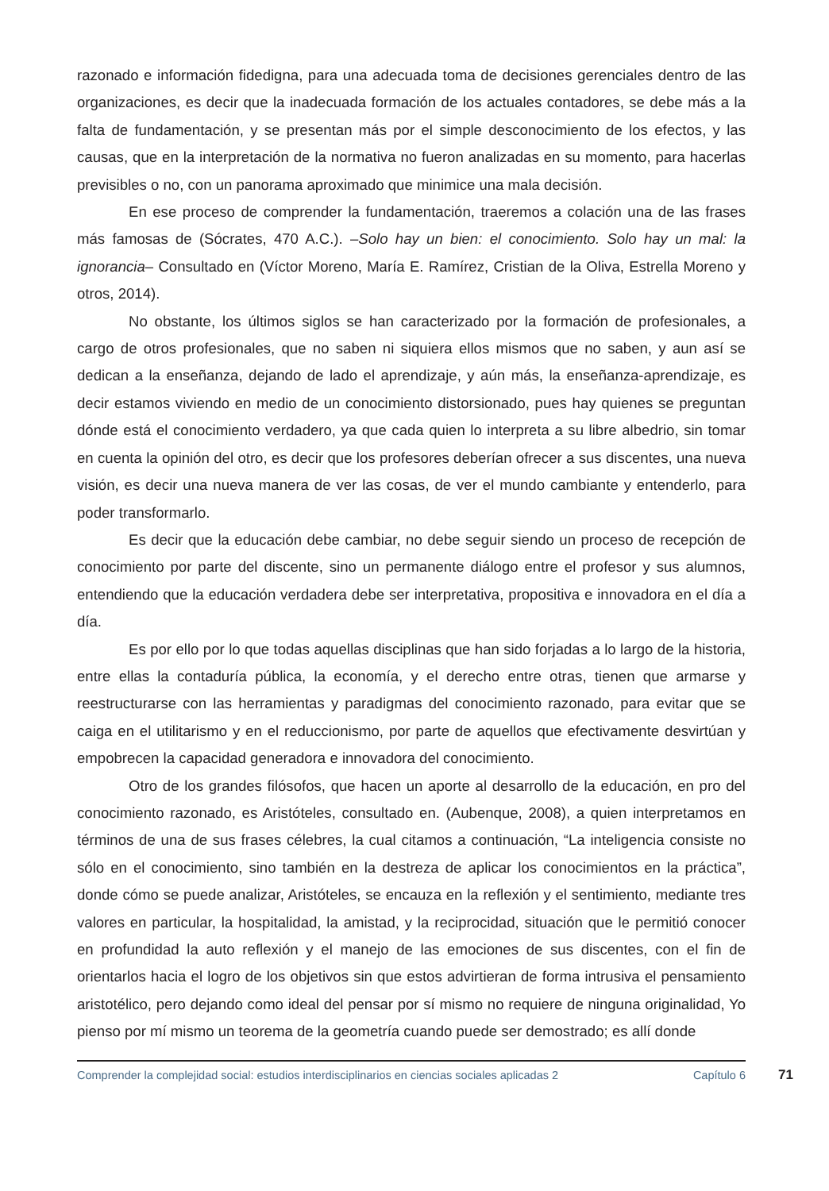razonado e información fidedigna, para una adecuada toma de decisiones gerenciales dentro de las organizaciones, es decir que la inadecuada formación de los actuales contadores, se debe más a la falta de fundamentación, y se presentan más por el simple desconocimiento de los efectos, y las causas, que en la interpretación de la normativa no fueron analizadas en su momento, para hacerlas previsibles o no, con un panorama aproximado que minimice una mala decisión.
En ese proceso de comprender la fundamentación, traeremos a colación una de las frases más famosas de (Sócrates, 470 A.C.). –Solo hay un bien: el conocimiento. Solo hay un mal: la ignorancia– Consultado en (Víctor Moreno, María E. Ramírez, Cristian de la Oliva, Estrella Moreno y otros, 2014).
No obstante, los últimos siglos se han caracterizado por la formación de profesionales, a cargo de otros profesionales, que no saben ni siquiera ellos mismos que no saben, y aun así se dedican a la enseñanza, dejando de lado el aprendizaje, y aún más, la enseñanza-aprendizaje, es decir estamos viviendo en medio de un conocimiento distorsionado, pues hay quienes se preguntan dónde está el conocimiento verdadero, ya que cada quien lo interpreta a su libre albedrio, sin tomar en cuenta la opinión del otro, es decir que los profesores deberían ofrecer a sus discentes, una nueva visión, es decir una nueva manera de ver las cosas, de ver el mundo cambiante y entenderlo, para poder transformarlo.
Es decir que la educación debe cambiar, no debe seguir siendo un proceso de recepción de conocimiento por parte del discente, sino un permanente diálogo entre el profesor y sus alumnos, entendiendo que la educación verdadera debe ser interpretativa, propositiva e innovadora en el día a día.
Es por ello por lo que todas aquellas disciplinas que han sido forjadas a lo largo de la historia, entre ellas la contaduría pública, la economía, y el derecho entre otras, tienen que armarse y reestructurarse con las herramientas y paradigmas del conocimiento razonado, para evitar que se caiga en el utilitarismo y en el reduccionismo, por parte de aquellos que efectivamente desvirtúan y empobrecen la capacidad generadora e innovadora del conocimiento.
Otro de los grandes filósofos, que hacen un aporte al desarrollo de la educación, en pro del conocimiento razonado, es Aristóteles, consultado en. (Aubenque, 2008), a quien interpretamos en términos de una de sus frases célebres, la cual citamos a continuación, “La inteligencia consiste no sólo en el conocimiento, sino también en la destreza de aplicar los conocimientos en la práctica”, donde cómo se puede analizar, Aristóteles, se encauza en la reflexión y el sentimiento, mediante tres valores en particular, la hospitalidad, la amistad, y la reciprocidad, situación que le permitió conocer en profundidad la auto reflexión y el manejo de las emociones de sus discentes, con el fin de orientarlos hacia el logro de los objetivos sin que estos advirtieran de forma intrusiva el pensamiento aristotélico, pero dejando como ideal del pensar por sí mismo no requiere de ninguna originalidad, Yo pienso por mí mismo un teorema de la geometría cuando puede ser demostrado; es allí donde
Comprender la complejidad social: estudios interdisciplinarios en ciencias sociales aplicadas 2
Capítulo 6
71